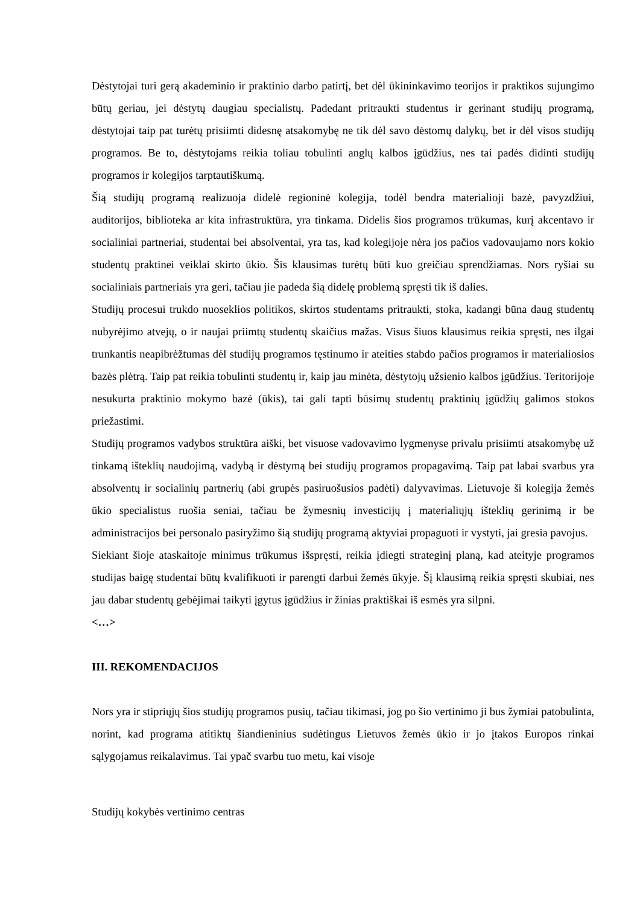Dėstytojai turi gerą akademinio ir praktinio darbo patirtį, bet dėl ūkininkavimo teorijos ir praktikos sujungimo būtų geriau, jei dėstytų daugiau specialistų. Padedant pritraukti studentus ir gerinant studijų programą, dėstytojai taip pat turėtų prisiimti didesnę atsakomybę ne tik dėl savo dėstomų dalykų, bet ir dėl visos studijų programos. Be to, dėstytojams reikia toliau tobulinti anglų kalbos įgūdžius, nes tai padės didinti studijų programos ir kolegijos tarptautiškumą.
Šią studijų programą realizuoja didelė regioninė kolegija, todėl bendra materialioji bazė, pavyzdžiui, auditorijos, biblioteka ar kita infrastruktūra, yra tinkama. Didelis šios programos trūkumas, kurį akcentavo ir socialiniai partneriai, studentai bei absolventai, yra tas, kad kolegijoje nėra jos pačios vadovaujamo nors kokio studentų praktinei veiklai skirto ūkio. Šis klausimas turėtų būti kuo greičiau sprendžiamas. Nors ryšiai su socialiniais partneriais yra geri, tačiau jie padeda šią didelę problemą spręsti tik iš dalies.
Studijų procesui trukdo nuoseklios politikos, skirtos studentams pritraukti, stoka, kadangi būna daug studentų nubyrėjimo atvejų, o ir naujai priimtų studentų skaičius mažas. Visus šiuos klausimus reikia spręsti, nes ilgai trunkantis neapibrėžtumas dėl studijų programos tęstinumo ir ateities stabdo pačios programos ir materialiosios bazės plėtrą. Taip pat reikia tobulinti studentų ir, kaip jau minėta, dėstytojų užsienio kalbos įgūdžius. Teritorijoje nesukurta praktinio mokymo bazė (ūkis), tai gali tapti būsimų studentų praktinių įgūdžių galimos stokos priežastimi.
Studijų programos vadybos struktūra aiški, bet visuose vadovavimo lygmenyse privalu prisiimti atsakomybę už tinkamą išteklių naudojimą, vadybą ir dėstymą bei studijų programos propagavimą. Taip pat labai svarbus yra absolventų ir socialinių partnerių (abi grupės pasiruošusios padėti) dalyvavimas. Lietuvoje ši kolegija žemės ūkio specialistus ruošia seniai, tačiau be žymesnių investicijų į materialiųjų išteklių gerinimą ir be administracijos bei personalo pasiryžimo šią studijų programą aktyviai propaguoti ir vystyti, jai gresia pavojus.
Siekiant šioje ataskaitoje minimus trūkumus išspręsti, reikia įdiegti strateginį planą, kad ateityje programos studijas baigę studentai būtų kvalifikuoti ir parengti darbui žemės ūkyje. Šį klausimą reikia spręsti skubiai, nes jau dabar studentų gebėjimai taikyti įgytus įgūdžius ir žinias praktiškai iš esmės yra silpni.
<…>
III. REKOMENDACIJOS
Nors yra ir stipriųjų šios studijų programos pusių, tačiau tikimasi, jog po šio vertinimo ji bus žymiai patobulinta, norint, kad programa atitiktų šiandieninius sudėtingus Lietuvos žemės ūkio ir jo įtakos Europos rinkai sąlygojamus reikalavimus. Tai ypač svarbu tuo metu, kai visoje
Studijų kokybės vertinimo centras